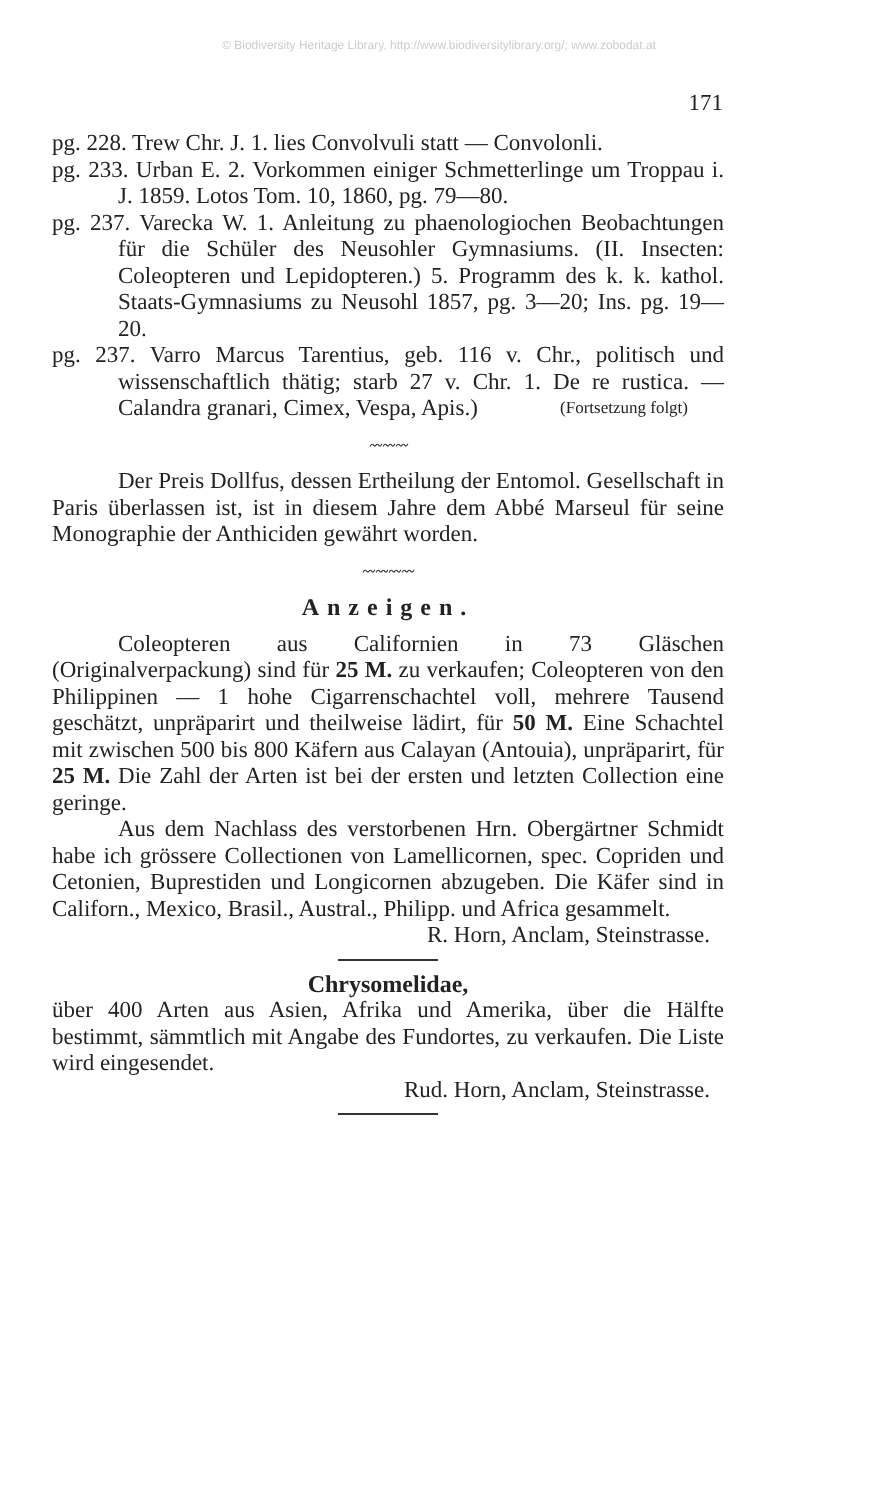© Biodiversity Heritage Library, http://www.biodiversitylibrary.org/; www.zobodat.at
171
pg. 228. Trew Chr. J. 1. lies Convolvuli statt — Convolonli.
pg. 233. Urban E. 2. Vorkommen einiger Schmetterlinge um Troppau i. J. 1859. Lotos Tom. 10, 1860, pg. 79—80.
pg. 237. Varecka W. 1. Anleitung zu phaenologiochen Beobachtungen für die Schüler des Neusohler Gymnasiums. (II. Insecten: Coleopteren und Lepidopteren.) 5. Programm des k. k. kathol. Staats-Gymnasiums zu Neusohl 1857, pg. 3—20; Ins. pg. 19—20.
pg. 237. Varro Marcus Tarentius, geb. 116 v. Chr., politisch und wissenschaftlich thätig; starb 27 v. Chr. 1. De re rustica. — Calandra granari, Cimex, Vespa, Apis.) (Fortsetzung folgt)
〰〰〰
Der Preis Dollfus, dessen Ertheilung der Entomol. Gesellschaft in Paris überlassen ist, ist in diesem Jahre dem Abbé Marseul für seine Monographie der Anthiciden gewährt worden.
〰〰〰〰
Anzeigen.
Coleopteren aus Californien in 73 Gläschen (Originalverpackung) sind für 25 M. zu verkaufen; Coleopteren von den Philippinen — 1 hohe Cigarrenschachtel voll, mehrere Tausend geschätzt, unpräparirt und theilweise lädirt, für 50 M. Eine Schachtel mit zwischen 500 bis 800 Käfern aus Calayan (Antouia), unpräparirt, für 25 M. Die Zahl der Arten ist bei der ersten und letzten Collection eine geringe.
Aus dem Nachlass des verstorbenen Hrn. Obergärtner Schmidt habe ich grössere Collectionen von Lamellicornen, spec. Copriden und Cetonien, Buprestiden und Longicornen abzugeben. Die Käfer sind in Californ., Mexico, Brasil., Austral., Philipp. und Africa gesammelt.
R. Horn, Anclam, Steinstrasse.
Chrysomelidae,
über 400 Arten aus Asien, Afrika und Amerika, über die Hälfte bestimmt, sämmtlich mit Angabe des Fundortes, zu verkaufen. Die Liste wird eingesendet.
Rud. Horn, Anclam, Steinstrasse.